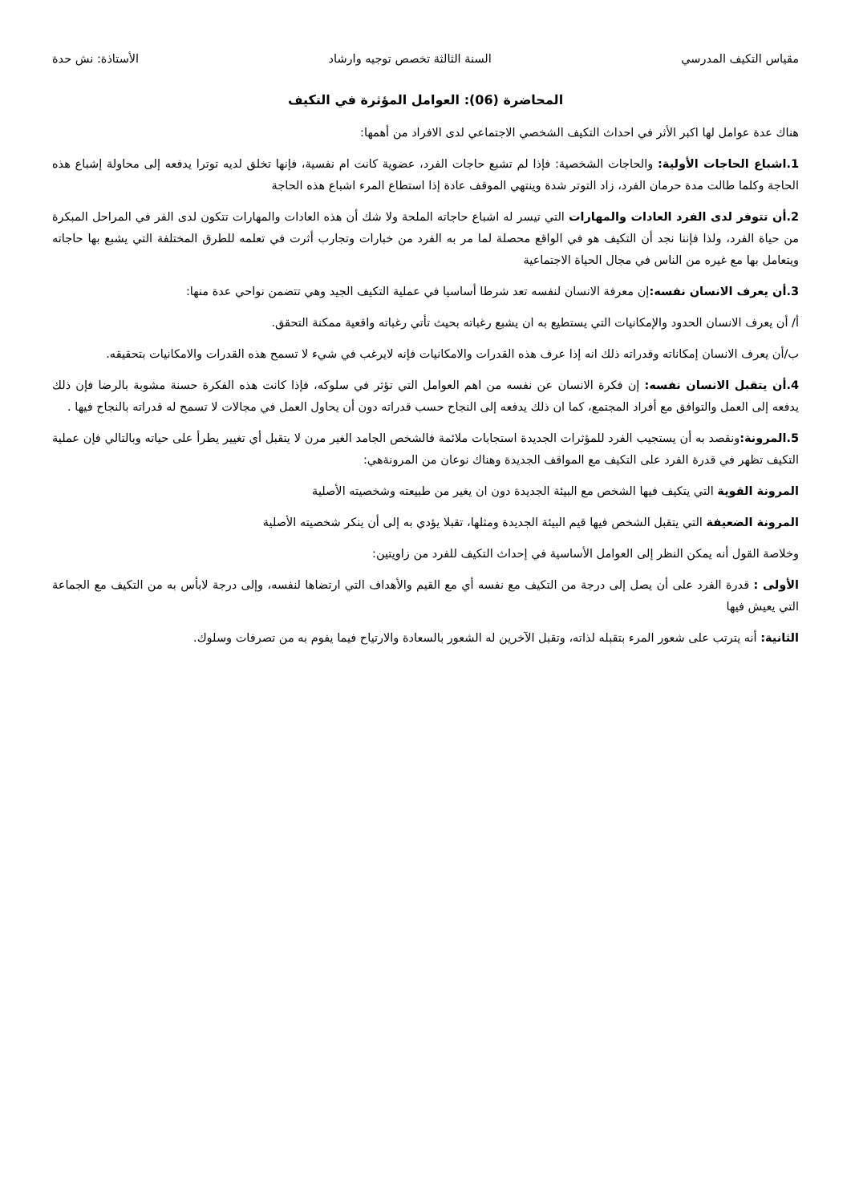مقياس التكيف المدرسي السنة الثالثة تخصص توجيه وارشاد الأستاذة: نش حدة
المحاضرة (06): العوامل المؤثرة في التكيف
هناك عدة عوامل لها اكبر الأثر في احداث التكيف الشخصي الاجتماعي لدى الافراد من أهمها:
1.اشباع الحاجات الأولية: والحاجات الشخصية: فإذا لم تشبع حاجات الفرد، عضوية كانت ام نفسية، فإنها تخلق لديه توترا يدفعه إلى محاولة إشباع هذه الحاجة وكلما طالت مدة حرمان الفرد، زاد التوتر شدة وينتهي الموقف عادة إذا استطاع المرء اشباع هذه الحاجة
2.أن تتوفر لدى الفرد العادات والمهارات التي تيسر له اشباع حاجاته الملحة ولا شك أن هذه العادات والمهارات تتكون لدى الفر في المراحل المبكرة من حياة الفرد، ولذا فإننا نجد أن التكيف هو في الواقع محصلة لما مر به الفرد من خبارات وتجارب أثرت في تعلمه للطرق المختلفة التي يشبع بها حاجاته ويتعامل بها مع غيره من الناس في مجال الحياة الاجتماعية
3.أن يعرف الانسان نفسه: إن معرفة الانسان لنفسه تعد شرطا أساسيا في عملية التكيف الجيد وهي تتضمن نواحي عدة منها:
أ/ أن يعرف الانسان الحدود والإمكانيات التي يستطيع به ان يشبع رغباته بحيث تأتي رغباته واقعية ممكنة التحقق.
ب/أن يعرف الانسان إمكاناته وقدراته ذلك انه إذا عرف هذه القدرات والامكانيات فإنه لايرغب في شيء لا تسمح هذه القدرات والامكانيات بتحقيقه.
4.أن يتقبل الانسان نفسه: إن فكرة الانسان عن نفسه من اهم العوامل التي تؤثر في سلوكه، فإذا كانت هذه الفكرة حسنة مشوبة بالرضا فإن ذلك يدفعه إلى العمل والتوافق مع أفراد المجتمع، كما ان ذلك يدفعه إلى النجاح حسب قدراته دون أن يحاول العمل في مجالات لا تسمح له قدراته بالنجاح فيها .
5.المرونة: ونقصد به أن يستجيب الفرد للمؤثرات الجديدة استجابات ملائمة فالشخص الجامد الغير مرن لا يتقبل أي تغيير يطرأ على حياته وبالتالي فإن عملية التكيف تظهر في قدرة الفرد على التكيف مع المواقف الجديدة وهناك نوعان من المرونةهي:
المرونة القوية التي يتكيف فيها الشخص مع البيئة الجديدة دون ان يغير من طبيعته وشخصيته الأصلية
المرونة الضعيفة التي يتقبل الشخص فيها قيم البيئة الجديدة ومثلها، تقبلا يؤدي به إلى أن ينكر شخصيته الأصلية
وخلاصة القول أنه يمكن النظر إلى العوامل الأساسية في إحداث التكيف للفرد من زاويتين:
الأولى : قدرة الفرد على أن يصل إلى درجة من التكيف مع نفسه أي مع القيم والأهداف التي ارتضاها لنفسه، وإلى درجة لابأس به من التكيف مع الجماعة التي يعيش فيها
الثانية: أنه يترتب على شعور المرء بتقبله لذاته، وتقبل الآخرين له الشعور بالسعادة والارتياح فيما يفوم به من تصرفات وسلوك.